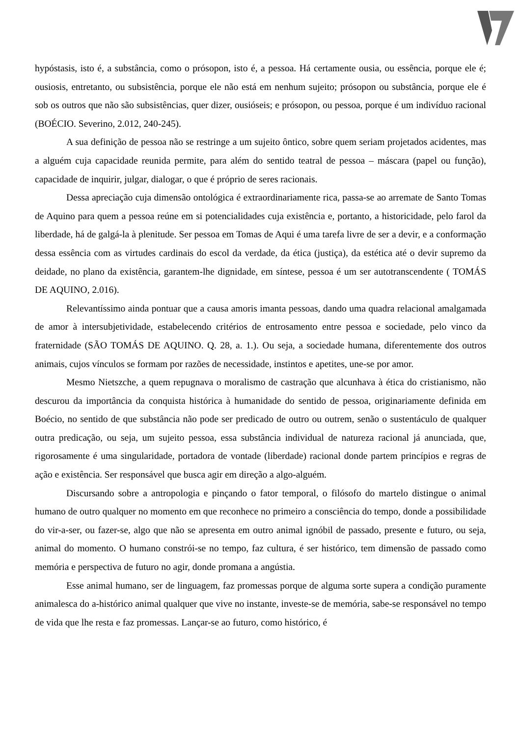hypóstasis, isto é, a substância, como o prósopon, isto é, a pessoa. Há certamente ousia, ou essência, porque ele é; ousiosis, entretanto, ou subsistência, porque ele não está em nenhum sujeito; prósopon ou substância, porque ele é sob os outros que não são subsistências, quer dizer, ousióseis; e prósopon, ou pessoa, porque é um indivíduo racional (BOÉCIO. Severino, 2.012, 240-245).
A sua definição de pessoa não se restringe a um sujeito ôntico, sobre quem seriam projetados acidentes, mas a alguém cuja capacidade reunida permite, para além do sentido teatral de pessoa – máscara (papel ou função), capacidade de inquirir, julgar, dialogar, o que é próprio de seres racionais.
Dessa apreciação cuja dimensão ontológica é extraordinariamente rica, passa-se ao arremate de Santo Tomas de Aquino para quem a pessoa reúne em si potencialidades cuja existência e, portanto, a historicidade, pelo farol da liberdade, há de galgá-la à plenitude. Ser pessoa em Tomas de Aqui é uma tarefa livre de ser a devir, e a conformação dessa essência com as virtudes cardinais do escol da verdade, da ética (justiça), da estética até o devir supremo da deidade, no plano da existência, garantem-lhe dignidade, em síntese, pessoa é um ser autotranscendente ( TOMÁS DE AQUINO, 2.016).
Relevantíssimo ainda pontuar que a causa amoris imanta pessoas, dando uma quadra relacional amalgamada de amor à intersubjetividade, estabelecendo critérios de entrosamento entre pessoa e sociedade, pelo vinco da fraternidade (SÃO TOMÁS DE AQUINO. Q. 28, a. 1.). Ou seja, a sociedade humana, diferentemente dos outros animais, cujos vínculos se formam por razões de necessidade, instintos e apetites, une-se por amor.
Mesmo Nietszche, a quem repugnava o moralismo de castração que alcunhava à ética do cristianismo, não descurou da importância da conquista histórica à humanidade do sentido de pessoa, originariamente definida em Boécio, no sentido de que substância não pode ser predicado de outro ou outrem, senão o sustentáculo de qualquer outra predicação, ou seja, um sujeito pessoa, essa substância individual de natureza racional já anunciada, que, rigorosamente é uma singularidade, portadora de vontade (liberdade) racional donde partem princípios e regras de ação e existência. Ser responsável que busca agir em direção a algo-alguém.
Discursando sobre a antropologia e pinçando o fator temporal, o filósofo do martelo distingue o animal humano de outro qualquer no momento em que reconhece no primeiro a consciência do tempo, donde a possibilidade do vir-a-ser, ou fazer-se, algo que não se apresenta em outro animal ignóbil de passado, presente e futuro, ou seja, animal do momento. O humano constrói-se no tempo, faz cultura, é ser histórico, tem dimensão de passado como memória e perspectiva de futuro no agir, donde promana a angústia.
Esse animal humano, ser de linguagem, faz promessas porque de alguma sorte supera a condição puramente animalesca do a-histórico animal qualquer que vive no instante, investe-se de memória, sabe-se responsável no tempo de vida que lhe resta e faz promessas. Lançar-se ao futuro, como histórico, é